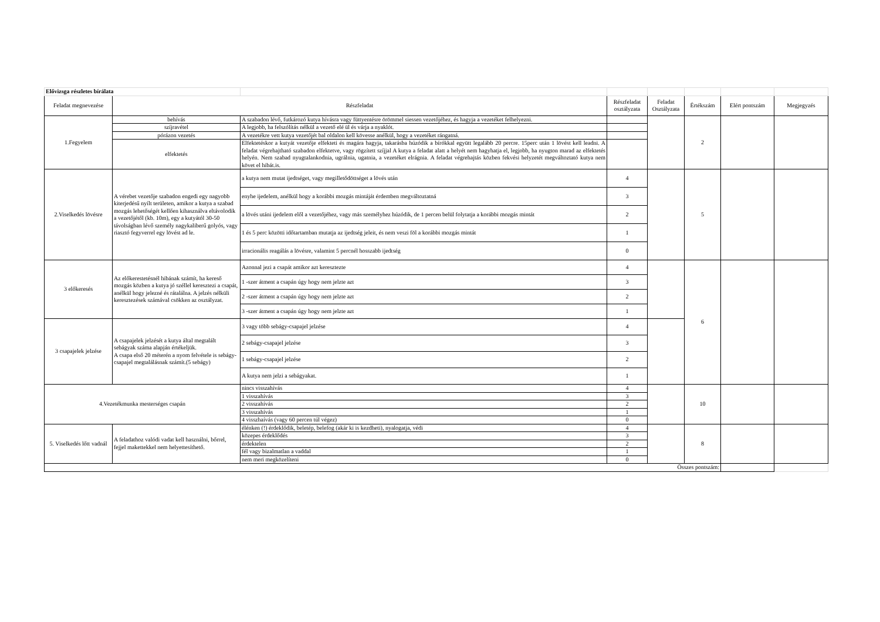| Elővizsga részletes bírálata | | | | | | | |
| Feladat megnevezése | Részfeladat | | Részfeladat osztályzata | Feladat Osztályzata | Értékszám | Elért pontszám | Megjegyzés |
| 1.Fegyelem | behívás | A szabadon lévő, futkározó kutya hívásra vagy füttyentésre örömmel siessen vezetőjéhez, és hagyja a vezetéket felhelyezni. | | | 2 | | |
| | szíjravétel | A legjobb, ha felszólítás nélkül a vezető elé ül és várja a nyaklót. | | | | | |
| | pórázon vezetés | A vezetékre vett kutya vezetőjét bal oldalon kell kövesse anélkül, hogy a vezetéket rángatná. | | | | | |
| | elfektetés | Elfektetéskor a kutyát vezetője elfekteti és magára hagyja, takarásba húzódik a bírókkal együtt legalább 20 percre. 15perc után 1 lövést kell leadni. A feladat végrehajtható szabadon elfektetve, vagy rögzített szíjjal A kutya a feladat alatt a helyét nem hagyhatja el, legjobb, ha nyugton marad az elfektetés helyén. Nem szabad nyugtalankodnia, ugrálnia, ugatnia, a vezetéket elrágnia. A feladat végrehajtás közben fekvési helyzetét megváltoztató kutya nem követ el hibát.is. | | | | | |
| 2.Viselkedés lövésre | A vérebet vezetője szabadon engedi egy nagyobb kiterjedésű nyílt területen, amikor a kutya a szabad mozgás lehetőségét kellően kihasználva eltávolodik a vezetőjétől (kb. 10m), egy a kutyától 30-50 távolságban lévő személy nagykaliberű golyós, vagy riasztó fegyverrel egy lövést ad le. | a kutya nem mutat ijedtséget, vagy megilletődöttséget a lövés után | 4 | | 5 | | |
| | | enyhe ijedelem, anélkül hogy a korábbi mozgás mintáját érdemben megváltoztatná | 3 | | | | |
| | | a lövés utáni ijedelem elől a vezetőjéhez, vagy más személyhez húzódik, de 1 percen belül folytatja a korábbi mozgás mintát | 2 | | | | |
| | | 1 és 5 perc közötti időtartamban mutatja az ijedtség jeleit, és nem veszi föl a korábbi mozgás mintát | 1 | | | | |
| | | irracionális reagálás a lövésre, valamint 5 percnél hosszabb ijedtség | 0 | | | | |
| 3 előkeresés | Az előkerestetésnél hibának számít, ha kereső mozgás közben a kutya jó széllel keresztezi a csapát, anélkül hogy jelezné és rátalálna. A jelzés nélküli keresztezések számával csökken az osztályzat. | Azonnal jezi a csapát amikor azt keresztezte | 4 | | 6 | | |
| | | 1 -szer átment a csapán úgy hogy nem jelzte azt | 3 | | | | |
| | | 2 -szer átment a csapán úgy hogy nem jelzte azt | 2 | | | | |
| | | 3 -szer átment a csapán úgy hogy nem jelzte azt | 1 | | | | |
| 3 csapajelek jelzése | A csapajelek jelzését a kutya által megtalált sebágyak száma alapján értékeljük. A csapa első 20 méterén a nyom felvétele is sebágy-csapajel megtalálásnak számít.(5 sebágy) | 3 vagy több sebágy-csapajel jelzése | 4 | | | | |
| | | 2 sebágy-csapajel jelzése | 3 | | | | |
| | | 1 sebágy-csapajel jelzése | 2 | | | | |
| | | A kutya nem jelzi a sebágyakat. | 1 | | | | |
| 4.Vezetékmunka mesterséges csapán | | nincs visszahívás | 4 | | 10 | | |
| | | 1 visszahívás | 3 | | | | |
| | | 2 visszahívás | 2 | | | | |
| | | 3 visszahívás | 1 | | | | |
| | | 4 visszhaívás (vagy 60 percen túl végez) | 0 | | | | |
| 5. Viselkedés lőtt vadnál | A feladathoz valódi vadat kell használni, bőrrel, fejjel makettekkel nem helyettesíthető. | élénken (!) érdeklődik, beletép, belefog (akár ki is kezdheti), nyalogatja, védi | 4 | | 8 | | |
| | | közepes érdeklődés | 3 | | | | |
| | | érdektelen | 2 | | | | |
| | | fél vagy bizalmatlan a vaddal | 1 | | | | |
| | | nem meri megközelíteni | 0 | | | | |
| Összes pontszám: | | | | | | | |